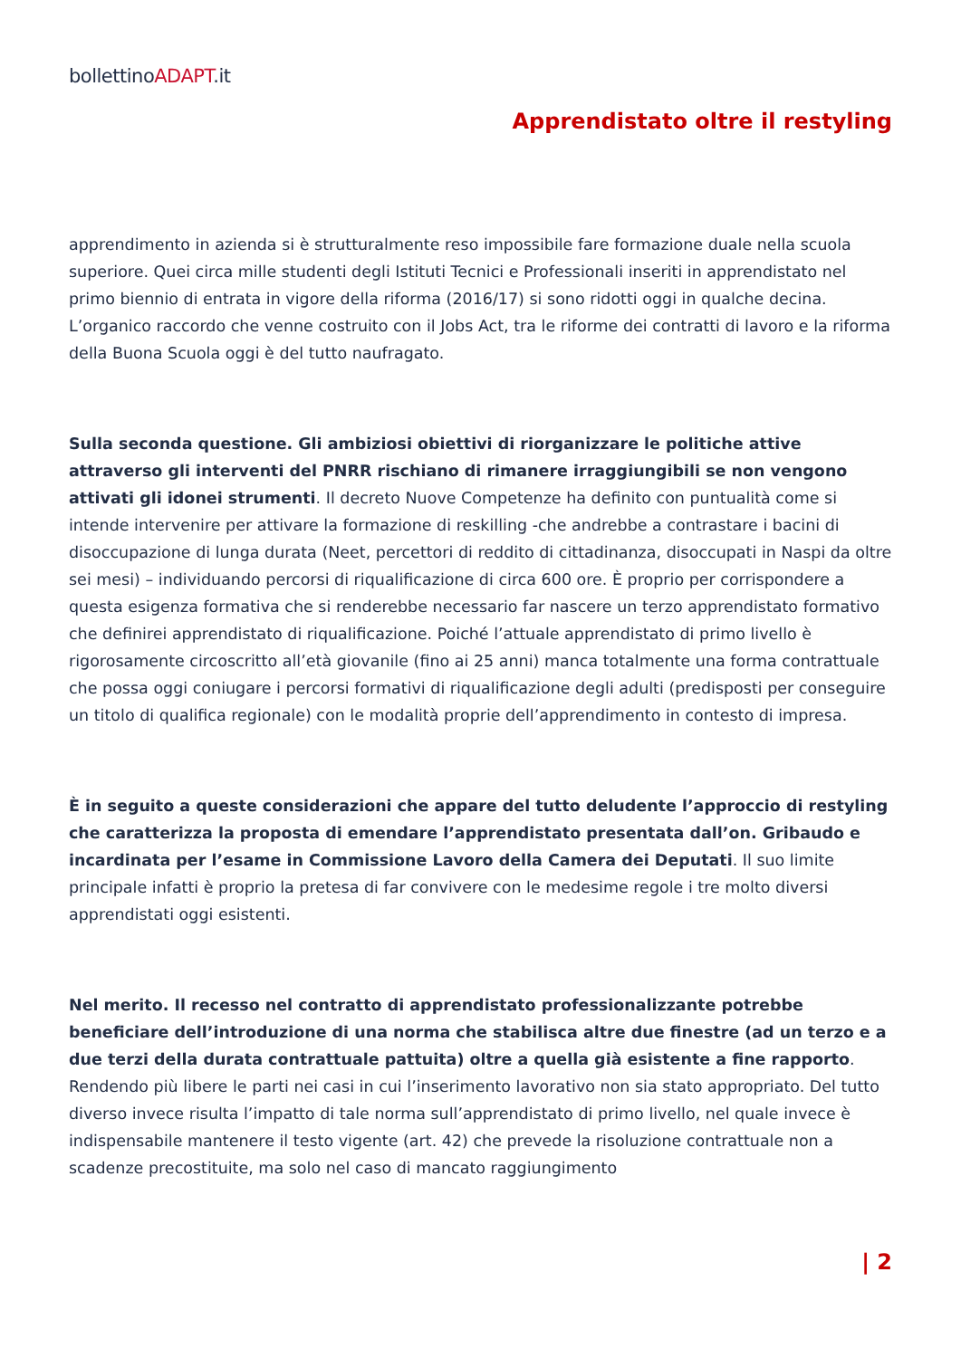bollettinoADAPT.it
Apprendistato oltre il restyling
apprendimento in azienda si è strutturalmente reso impossibile fare formazione duale nella scuola superiore. Quei circa mille studenti degli Istituti Tecnici e Professionali inseriti in apprendistato nel primo biennio di entrata in vigore della riforma (2016/17) si sono ridotti oggi in qualche decina. L’organico raccordo che venne costruito con il Jobs Act, tra le riforme dei contratti di lavoro e la riforma della Buona Scuola oggi è del tutto naufragato.
Sulla seconda questione. Gli ambiziosi obiettivi di riorganizzare le politiche attive attraverso gli interventi del PNRR rischiano di rimanere irraggiungibili se non vengono attivati gli idonei strumenti. Il decreto Nuove Competenze ha definito con puntualità come si intende intervenire per attivare la formazione di reskilling -che andrebbe a contrastare i bacini di disoccupazione di lunga durata (Neet, percettori di reddito di cittadinanza, disoccupati in Naspi da oltre sei mesi) – individuando percorsi di riqualificazione di circa 600 ore. È proprio per corrispondere a questa esigenza formativa che si renderebbe necessario far nascere un terzo apprendistato formativo che definirei apprendistato di riqualificazione. Poiché l’attuale apprendistato di primo livello è rigorosamente circoscritto all’età giovanile (fino ai 25 anni) manca totalmente una forma contrattuale che possa oggi coniugare i percorsi formativi di riqualificazione degli adulti (predisposti per conseguire un titolo di qualifica regionale) con le modalità proprie dell’apprendimento in contesto di impresa.
È in seguito a queste considerazioni che appare del tutto deludente l’approccio di restyling che caratterizza la proposta di emendare l’apprendistato presentata dall’on. Gribaudo e incardinata per l’esame in Commissione Lavoro della Camera dei Deputati. Il suo limite principale infatti è proprio la pretesa di far convivere con le medesime regole i tre molto diversi apprendistati oggi esistenti.
Nel merito. Il recesso nel contratto di apprendistato professionalizzante potrebbe beneficiare dell’introduzione di una norma che stabilisca altre due finestre (ad un terzo e a due terzi della durata contrattuale pattuita) oltre a quella già esistente a fine rapporto. Rendendo più libere le parti nei casi in cui l’inserimento lavorativo non sia stato appropriato. Del tutto diverso invece risulta l’impatto di tale norma sull’apprendistato di primo livello, nel quale invece è indispensabile mantenere il testo vigente (art. 42) che prevede la risoluzione contrattuale non a scadenze precostituite, ma solo nel caso di mancato raggiungimento
| 2